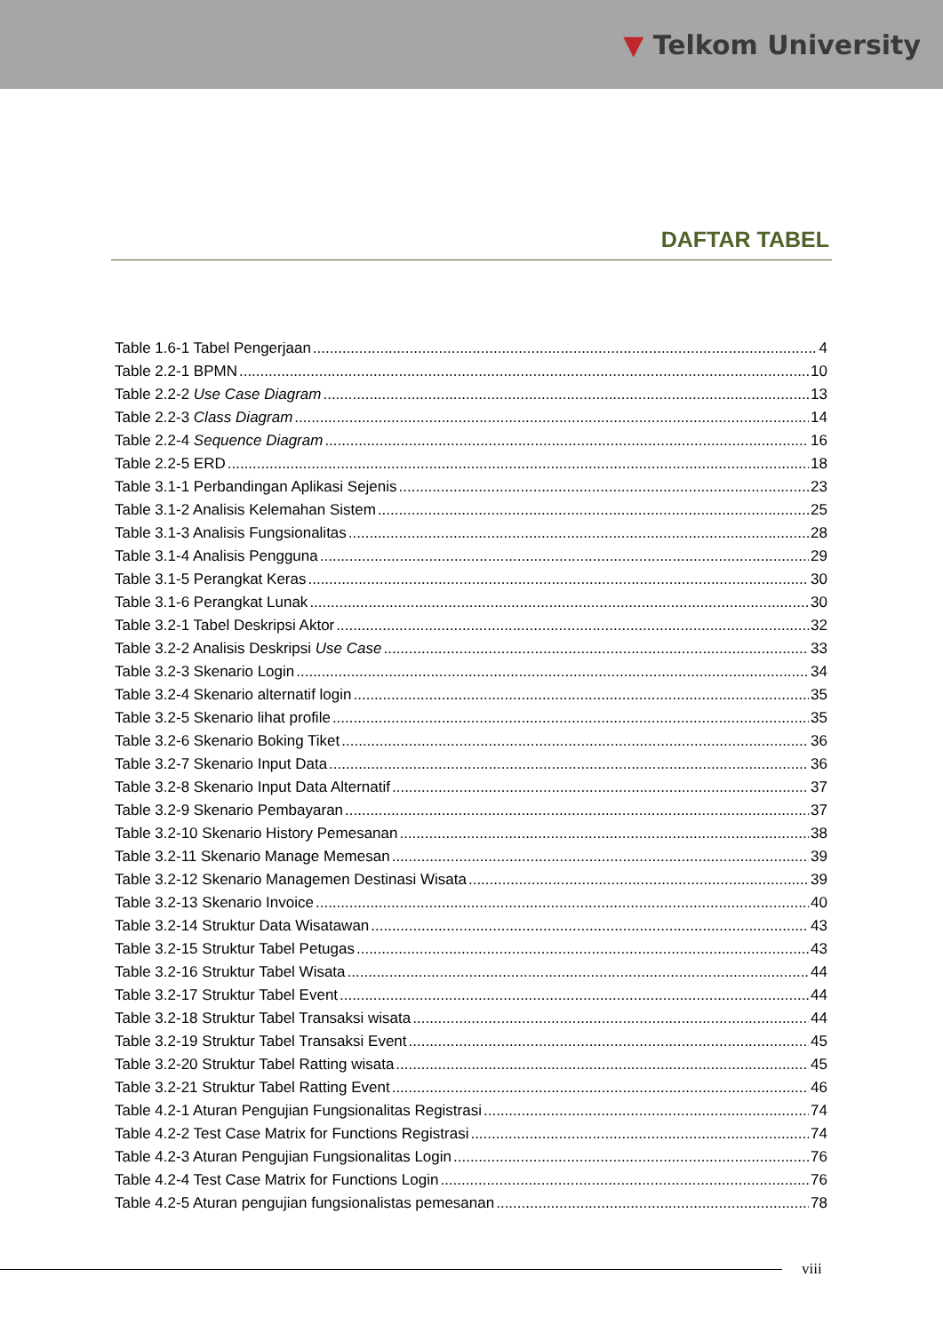▼ Telkom University
DAFTAR TABEL
Table 1.6-1 Tabel Pengerjaan 4
Table 2.2-1 BPMN 10
Table 2.2-2 Use Case Diagram 13
Table 2.2-3 Class Diagram 14
Table 2.2-4 Sequence Diagram 16
Table 2.2-5 ERD 18
Table 3.1-1 Perbandingan Aplikasi Sejenis 23
Table 3.1-2 Analisis Kelemahan Sistem 25
Table 3.1-3 Analisis Fungsionalitas 28
Table 3.1-4 Analisis Pengguna 29
Table 3.1-5 Perangkat Keras 30
Table 3.1-6 Perangkat Lunak 30
Table 3.2-1 Tabel Deskripsi Aktor 32
Table 3.2-2 Analisis Deskripsi Use Case 33
Table 3.2-3 Skenario Login 34
Table 3.2-4 Skenario alternatif login 35
Table 3.2-5 Skenario lihat profile 35
Table 3.2-6 Skenario Boking Tiket 36
Table 3.2-7 Skenario Input Data 36
Table 3.2-8 Skenario Input Data Alternatif 37
Table 3.2-9 Skenario Pembayaran 37
Table 3.2-10 Skenario History Pemesanan 38
Table 3.2-11 Skenario Manage Memesan 39
Table 3.2-12 Skenario Managemen Destinasi Wisata 39
Table 3.2-13 Skenario Invoice 40
Table 3.2-14 Struktur Data Wisatawan 43
Table 3.2-15 Struktur Tabel Petugas 43
Table 3.2-16 Struktur Tabel Wisata 44
Table 3.2-17 Struktur Tabel Event 44
Table 3.2-18 Struktur Tabel Transaksi wisata 44
Table 3.2-19 Struktur Tabel Transaksi Event 45
Table 3.2-20 Struktur Tabel Ratting wisata 45
Table 3.2-21 Struktur Tabel Ratting Event 46
Table 4.2-1 Aturan Pengujian Fungsionalitas Registrasi 74
Table 4.2-2 Test Case Matrix for Functions Registrasi 74
Table 4.2-3 Aturan Pengujian Fungsionalitas Login 76
Table 4.2-4 Test Case Matrix for Functions Login 76
Table 4.2-5 Aturan pengujian fungsionalistas pemesanan 78
viii